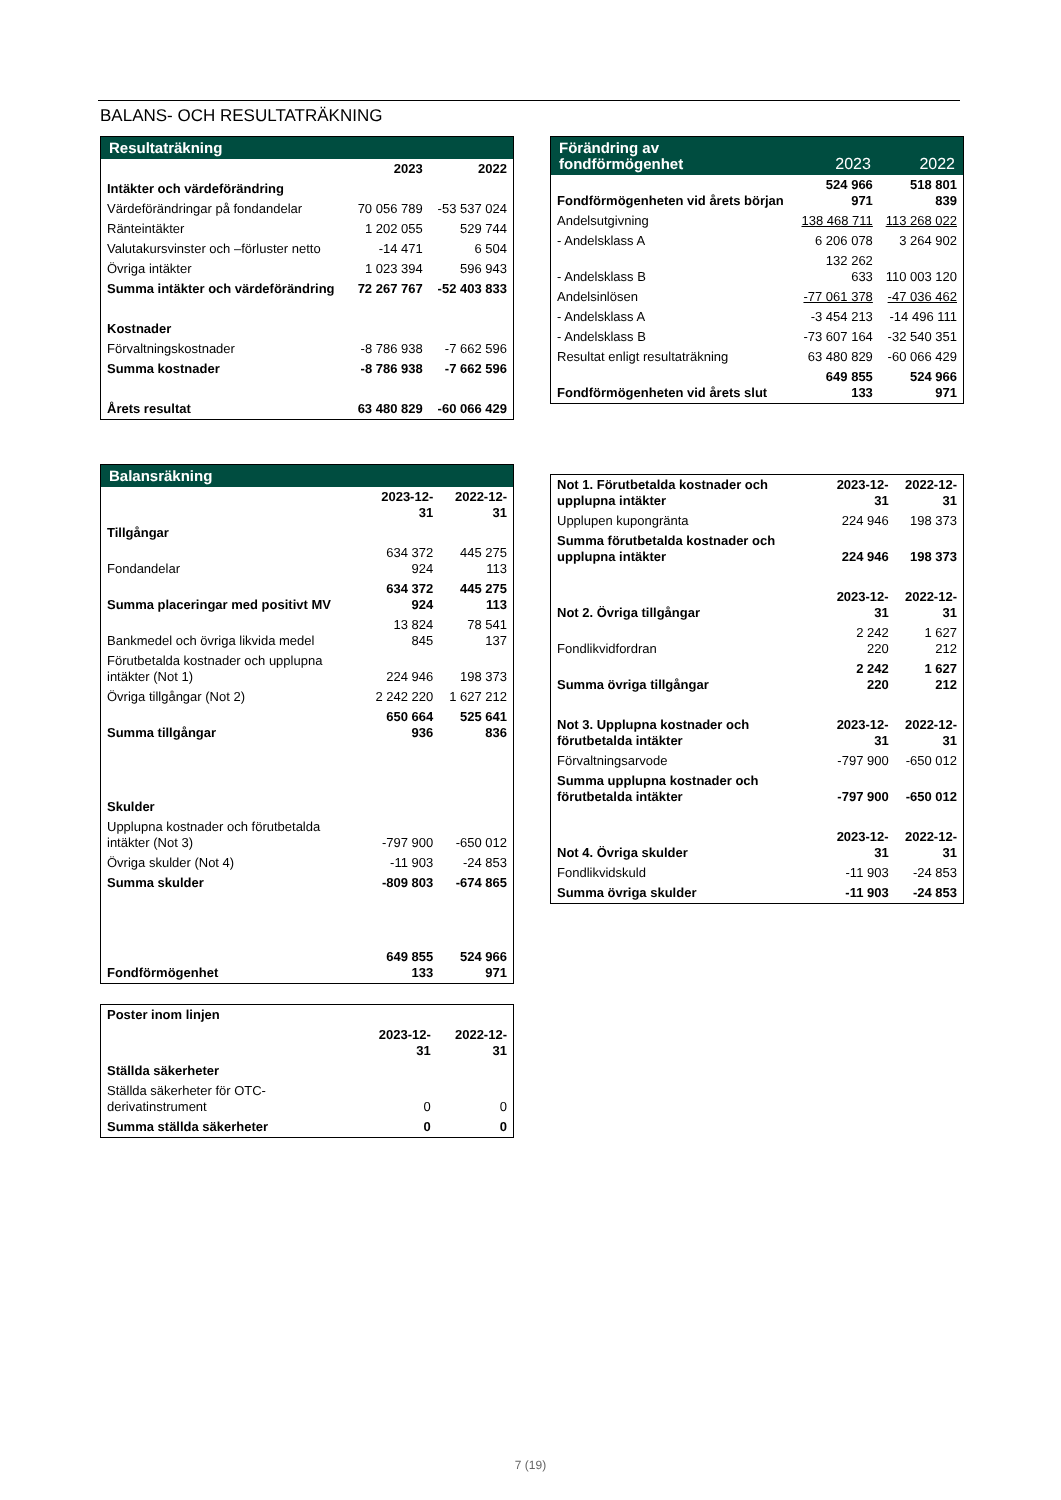BALANS- OCH RESULTATRÄKNING
| Resultaträkning | | |
| --- | --- | --- |
| | 2023 | 2022 |
| Intäkter och värdeförändring | | |
| Värdeförändringar på fondandelar | 70 056 789 | -53 537 024 |
| Ränteintäkter | 1 202 055 | 529 744 |
| Valutakursvinster och –förluster netto | -14 471 | 6 504 |
| Övriga intäkter | 1 023 394 | 596 943 |
| Summa intäkter och värdeförändring | 72 267 767 | -52 403 833 |
| Kostnader | | |
| Förvaltningskostnader | -8 786 938 | -7 662 596 |
| Summa kostnader | -8 786 938 | -7 662 596 |
| Årets resultat | 63 480 829 | -60 066 429 |
| Balansräkning | | |
| --- | --- | --- |
| | 2023-12-31 | 2022-12-31 |
| Tillgångar | | |
| Fondandelar | 634 372 924 | 445 275 113 |
| Summa placeringar med positivt MV | 634 372 924 | 445 275 113 |
| Bankmedel och övriga likvida medel | 13 824 845 | 78 541 137 |
| Förutbetalda kostnader och upplupna intäkter (Not 1) | 224 946 | 198 373 |
| Övriga tillgångar (Not 2) | 2 242 220 | 1 627 212 |
| Summa tillgångar | 650 664 936 | 525 641 836 |
| Skulder | | |
| Upplupna kostnader och förutbetalda intäkter (Not 3) | -797 900 | -650 012 |
| Övriga skulder (Not 4) | -11 903 | -24 853 |
| Summa skulder | -809 803 | -674 865 |
| Fondförmögenhet | 649 855 133 | 524 966 971 |
| Poster inom linjen | | |
| | 2023-12-31 | 2022-12-31 |
| Ställda säkerheter | | |
| Ställda säkerheter för OTC-derivatinstrument | 0 | 0 |
| Summa ställda säkerheter | 0 | 0 |
| Förändring av fondförmögenhet | 2023 | 2022 |
| --- | --- | --- |
| Fondförmögenheten vid årets början | 524 966 971 | 518 801 839 |
| Andelsutgivning | 138 468 711 | 113 268 022 |
| - Andelsklass A | 6 206 078 | 3 264 902 |
| - Andelsklass B | 132 262 633 | 110 003 120 |
| Andelsinlösen | -77 061 378 | -47 036 462 |
| - Andelsklass A | -3 454 213 | -14 496 111 |
| - Andelsklass B | -73 607 164 | -32 540 351 |
| Resultat enligt resultaträkning | 63 480 829 | -60 066 429 |
| Fondförmögenheten vid årets slut | 649 855 133 | 524 966 971 |
| Not 1. Förutbetalda kostnader och upplupna intäkter | 2023-12-31 | 2022-12-31 |
| Upplupen kupongränta | 224 946 | 198 373 |
| Summa förutbetalda kostnader och upplupna intäkter | 224 946 | 198 373 |
| Not 2. Övriga tillgångar | 2023-12-31 | 2022-12-31 |
| Fondlikvidfordran | 2 242 220 | 1 627 212 |
| Summa övriga tillgångar | 2 242 220 | 1 627 212 |
| Not 3. Upplupna kostnader och förutbetalda intäkter | 2023-12-31 | 2022-12-31 |
| Förvaltningsarvode | -797 900 | -650 012 |
| Summa upplupna kostnader och förutbetalda intäkter | -797 900 | -650 012 |
| Not 4. Övriga skulder | 2023-12-31 | 2022-12-31 |
| Fondlikvidskuld | -11 903 | -24 853 |
| Summa övriga skulder | -11 903 | -24 853 |
7 (19)